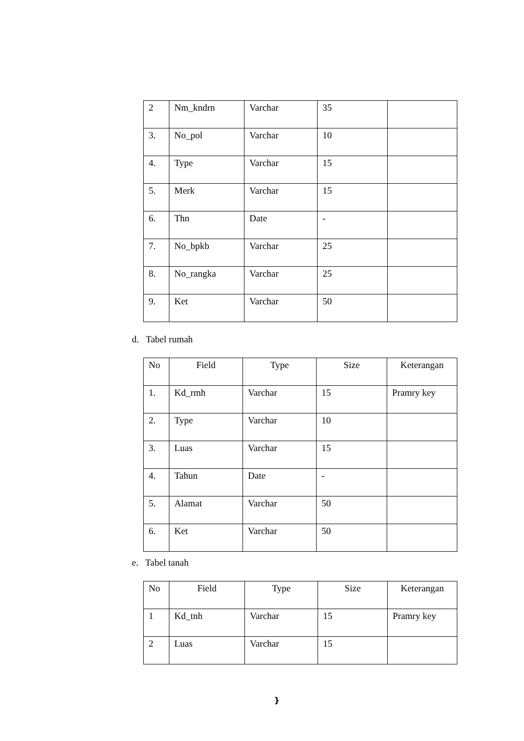| 2 | Nm_kndrn | Varchar | 35 | |
| 3. | No_pol | Varchar | 10 | |
| 4. | Type | Varchar | 15 | |
| 5. | Merk | Varchar | 15 | |
| 6. | Thn | Date | - | |
| 7. | No_bpkb | Varchar | 25 | |
| 8. | No_rangka | Varchar | 25 | |
| 9. | Ket | Varchar | 50 | |
d. Tabel rumah
| No | Field | Type | Size | Keterangan |
| --- | --- | --- | --- | --- |
| 1. | Kd_rmh | Varchar | 15 | Pramry key |
| 2. | Type | Varchar | 10 | |
| 3. | Luas | Varchar | 15 | |
| 4. | Tahun | Date | - | |
| 5. | Alamat | Varchar | 50 | |
| 6. | Ket | Varchar | 50 | |
e. Tabel tanah
| No | Field | Type | Size | Keterangan |
| --- | --- | --- | --- | --- |
| 1 | Kd_tnh | Varchar | 15 | Pramry key |
| 2 | Luas | Varchar | 15 | |
}